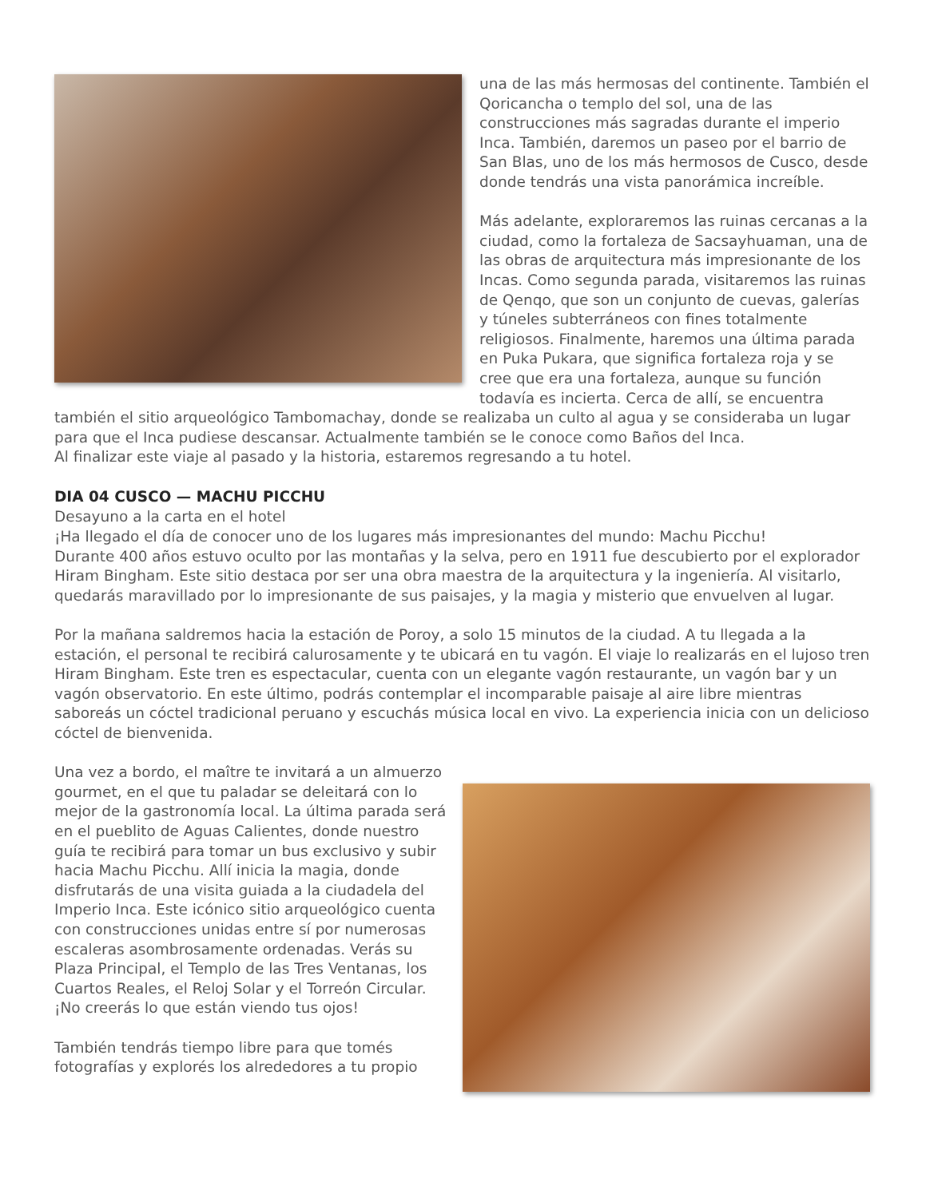una de las más hermosas del continente. También el Qoricancha o templo del sol, una de las construcciones más sagradas durante el imperio Inca. También, daremos un paseo por el barrio de San Blas, uno de los más hermosos de Cusco, desde donde tendrás una vista panorámica increíble.
Más adelante, exploraremos las ruinas cercanas a la ciudad, como la fortaleza de Sacsayhuaman, una de las obras de arquitectura más impresionante de los Incas. Como segunda parada, visitaremos las ruinas de Qenqo, que son un conjunto de cuevas, galerías y túneles subterráneos con fines totalmente religiosos. Finalmente, haremos una última parada en Puka Pukara, que significa fortaleza roja y se cree que era una fortaleza, aunque su función todavía es incierta. Cerca de allí, se encuentra también el sitio arqueológico Tambomachay, donde se realizaba un culto al agua y se consideraba un lugar para que el Inca pudiese descansar. Actualmente también se le conoce como Baños del Inca.
Al finalizar este viaje al pasado y la historia, estaremos regresando a tu hotel.
DIA 04 CUSCO — MACHU PICCHU
Desayuno a la carta en el hotel
¡Ha llegado el día de conocer uno de los lugares más impresionantes del mundo: Machu Picchu!
Durante 400 años estuvo oculto por las montañas y la selva, pero en 1911 fue descubierto por el explorador Hiram Bingham. Este sitio destaca por ser una obra maestra de la arquitectura y la ingeniería. Al visitarlo, quedarás maravillado por lo impresionante de sus paisajes, y la magia y misterio que envuelven al lugar.
Por la mañana saldremos hacia la estación de Poroy, a solo 15 minutos de la ciudad. A tu llegada a la estación, el personal te recibirá calurosamente y te ubicará en tu vagón. El viaje lo realizarás en el lujoso tren Hiram Bingham. Este tren es espectacular, cuenta con un elegante vagón restaurante, un vagón bar y un vagón observatorio. En este último, podrás contemplar el incomparable paisaje al aire libre mientras saboreás un cóctel tradicional peruano y escuchás música local en vivo. La experiencia inicia con un delicioso cóctel de bienvenida.
Una vez a bordo, el maître te invitará a un almuerzo gourmet, en el que tu paladar se deleitará con lo mejor de la gastronomía local. La última parada será en el pueblito de Aguas Calientes, donde nuestro guía te recibirá para tomar un bus exclusivo y subir hacia Machu Picchu. Allí inicia la magia, donde disfrutarás de una visita guiada a la ciudadela del Imperio Inca. Este icónico sitio arqueológico cuenta con construcciones unidas entre sí por numerosas escaleras asombrosamente ordenadas. Verás su Plaza Principal, el Templo de las Tres Ventanas, los Cuartos Reales, el Reloj Solar y el Torreón Circular. ¡No creerás lo que están viendo tus ojos!
También tendrás tiempo libre para que tomés fotografías y explorés los alrededores a tu propio